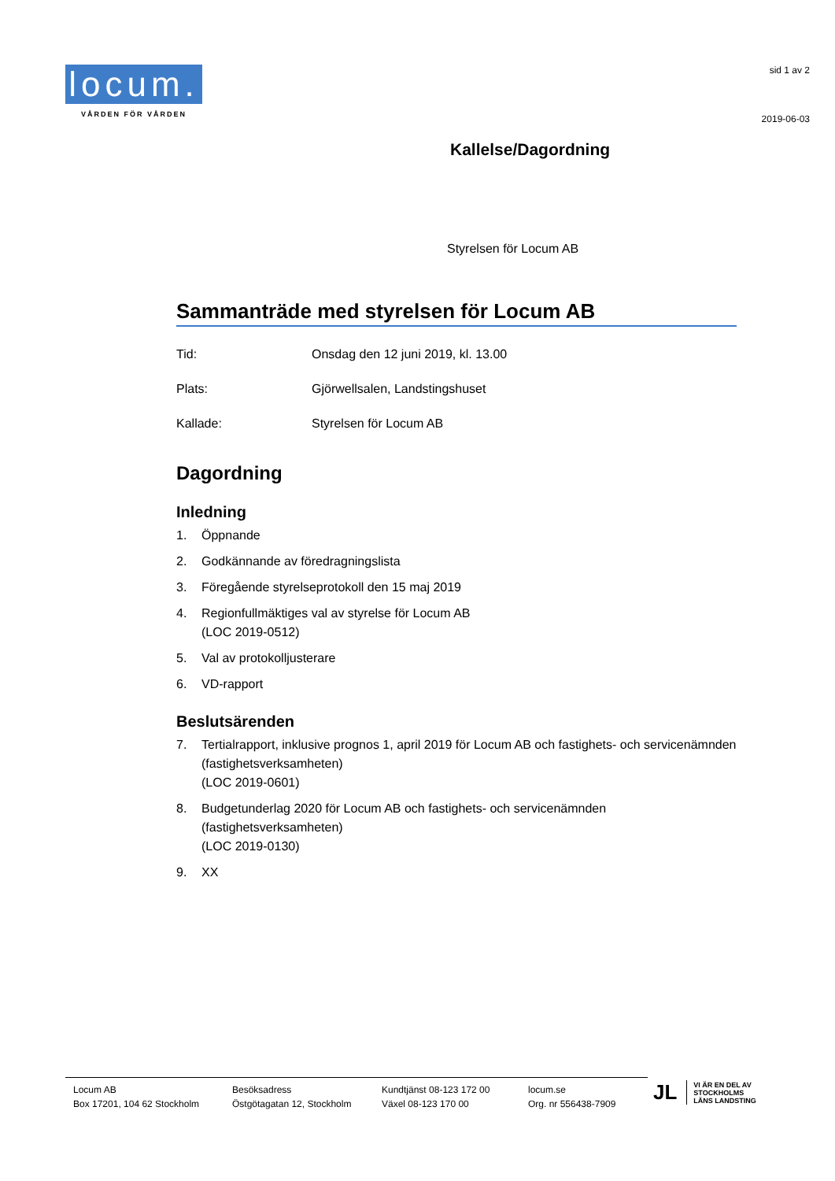locum.
VÅRDEN FÖR VÅRDEN
sid 1 av 2
2019-06-03
Kallelse/Dagordning
Styrelsen för Locum AB
Sammanträde med styrelsen för Locum AB
Tid: Onsdag den 12 juni 2019, kl. 13.00
Plats: Gjörwellsalen, Landstingshuset
Kallade: Styrelsen för Locum AB
Dagordning
Inledning
1. Öppnande
2. Godkännande av föredragningslista
3. Föregående styrelseprotokoll den 15 maj 2019
4. Regionfullmäktiges val av styrelse för Locum AB
(LOC 2019-0512)
5. Val av protokolljusterare
6. VD-rapport
Beslutsärenden
7. Tertialrapport, inklusive prognos 1, april 2019 för Locum AB och fastighets- och servicenämnden (fastighetsverksamheten)
(LOC 2019-0601)
8. Budgetunderlag 2020 för Locum AB och fastighets- och servicenämnden (fastighetsverksamheten)
(LOC 2019-0130)
9. XX
Locum AB
Box 17201, 104 62 Stockholm
Besöksadress
Östgötagatan 12, Stockholm
Kundtjänst 08-123 172 00
Växel 08-123 170 00
locum.se
Org. nr 556438-7909
JL VI ÄR EN DEL AV
STOCKHOLMS
LÄNS LANDSTING